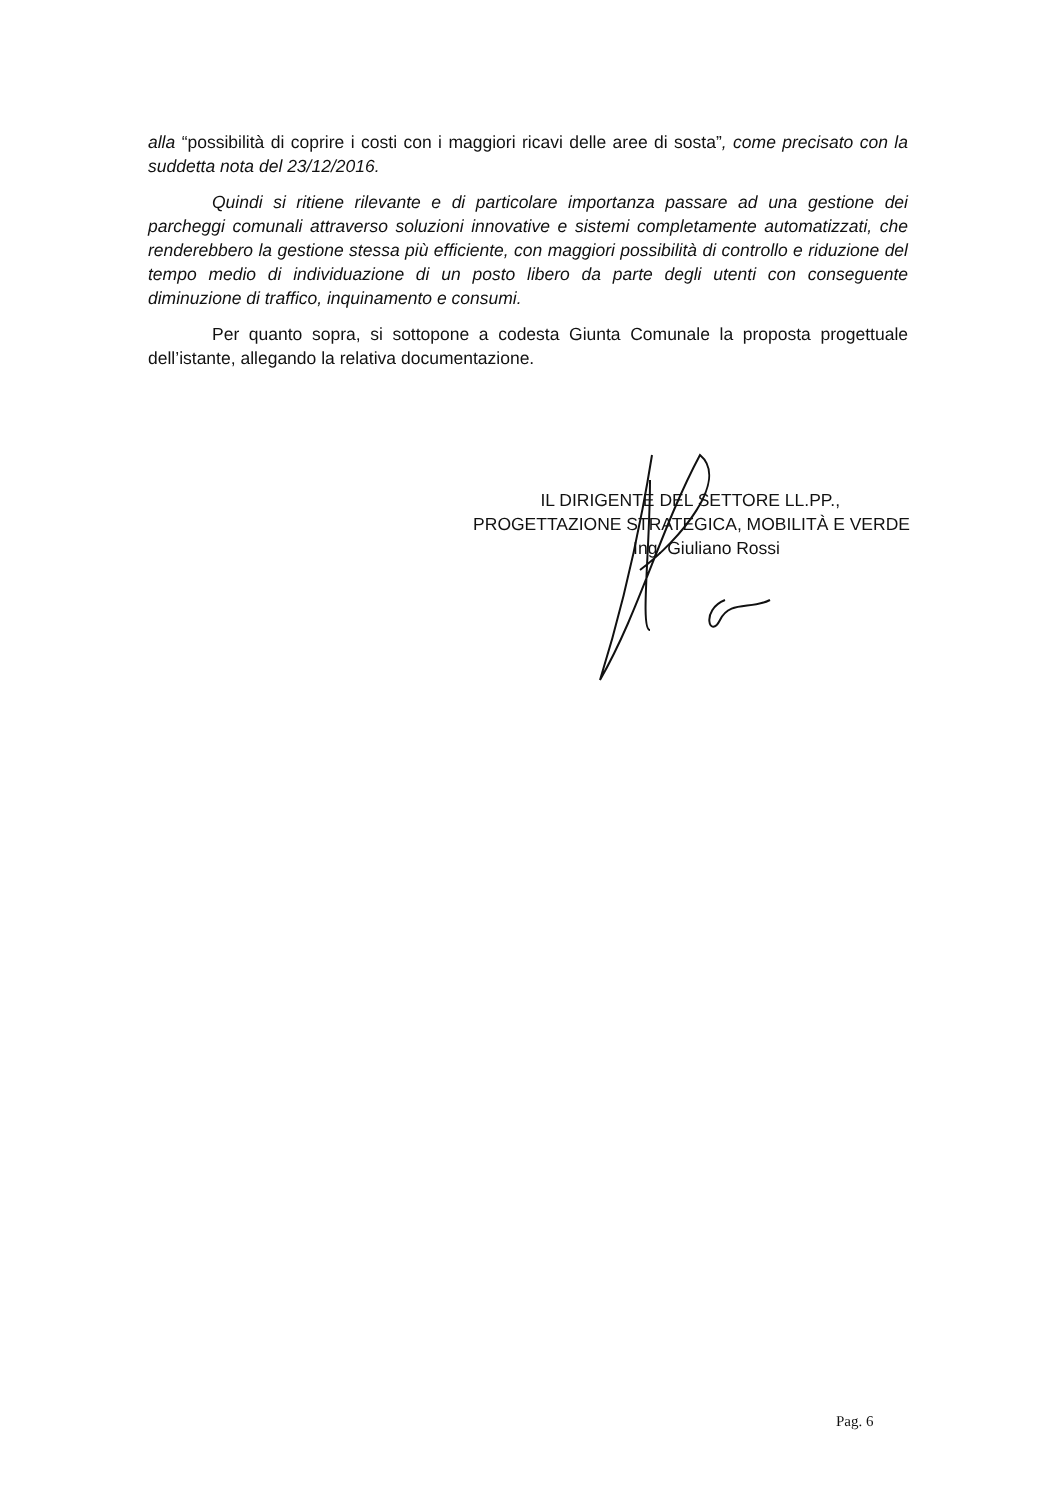alla “possibilità di coprire i costi con i maggiori ricavi delle aree di sosta”, come precisato con la suddetta nota del 23/12/2016.
Quindi si ritiene rilevante e di particolare importanza passare ad una gestione dei parcheggi comunali attraverso soluzioni innovative e sistemi completamente automatizzati, che renderebbero la gestione stessa più efficiente, con maggiori possibilità di controllo e riduzione del tempo medio di individuazione di un posto libero da parte degli utenti con conseguente diminuzione di traffico, inquinamento e consumi.
Per quanto sopra, si sottopone a codesta Giunta Comunale la proposta progettuale dell’istante, allegando la relativa documentazione.
IL DIRIGENTE DEL SETTORE LL.PP.,
PROGETTAZIONE STRATEGICA, MOBILITÀ E VERDE
Ing. Giuliano Rossi
Pag. 6